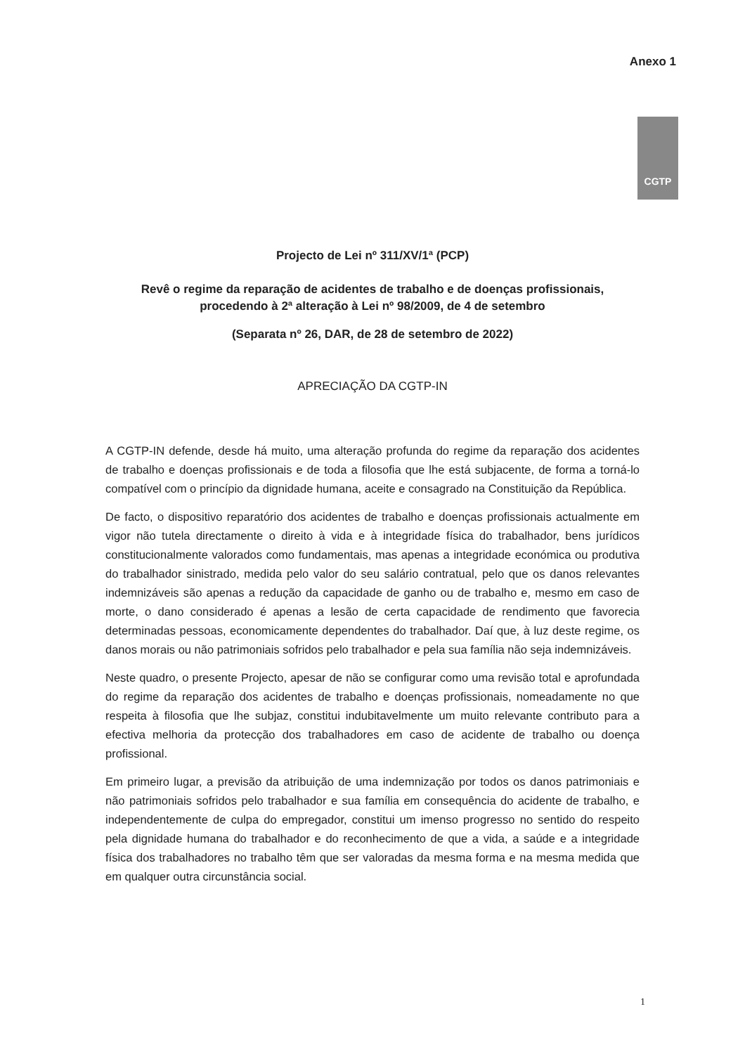Anexo 1
CGTP
Projecto de Lei nº 311/XV/1ª (PCP)
Revê o regime da reparação de acidentes de trabalho e de doenças profissionais, procedendo à 2ª alteração à Lei nº 98/2009, de 4 de setembro
(Separata nº 26, DAR, de 28 de setembro de 2022)
APRECIAÇÃO DA CGTP-IN
A CGTP-IN defende, desde há muito, uma alteração profunda do regime da reparação dos acidentes de trabalho e doenças profissionais e de toda a filosofia que lhe está subjacente, de forma a torná-lo compatível com o princípio da dignidade humana, aceite e consagrado na Constituição da República.
De facto, o dispositivo reparatório dos acidentes de trabalho e doenças profissionais actualmente em vigor não tutela directamente o direito à vida e à integridade física do trabalhador, bens jurídicos constitucionalmente valorados como fundamentais, mas apenas a integridade económica ou produtiva do trabalhador sinistrado, medida pelo valor do seu salário contratual, pelo que os danos relevantes indemnizáveis são apenas a redução da capacidade de ganho ou de trabalho e, mesmo em caso de morte, o dano considerado é apenas a lesão de certa capacidade de rendimento que favorecia determinadas pessoas, economicamente dependentes do trabalhador. Daí que, à luz deste regime, os danos morais ou não patrimoniais sofridos pelo trabalhador e pela sua família não seja indemnizáveis.
Neste quadro, o presente Projecto, apesar de não se configurar como uma revisão total e aprofundada do regime da reparação dos acidentes de trabalho e doenças profissionais, nomeadamente no que respeita à filosofia que lhe subjaz, constitui indubitavelmente um muito relevante contributo para a efectiva melhoria da protecção dos trabalhadores em caso de acidente de trabalho ou doença profissional.
Em primeiro lugar, a previsão da atribuição de uma indemnização por todos os danos patrimoniais e não patrimoniais sofridos pelo trabalhador e sua família em consequência do acidente de trabalho, e independentemente de culpa do empregador, constitui um imenso progresso no sentido do respeito pela dignidade humana do trabalhador e do reconhecimento de que a vida, a saúde e a integridade física dos trabalhadores no trabalho têm que ser valoradas da mesma forma e na mesma medida que em qualquer outra circunstância social.
1